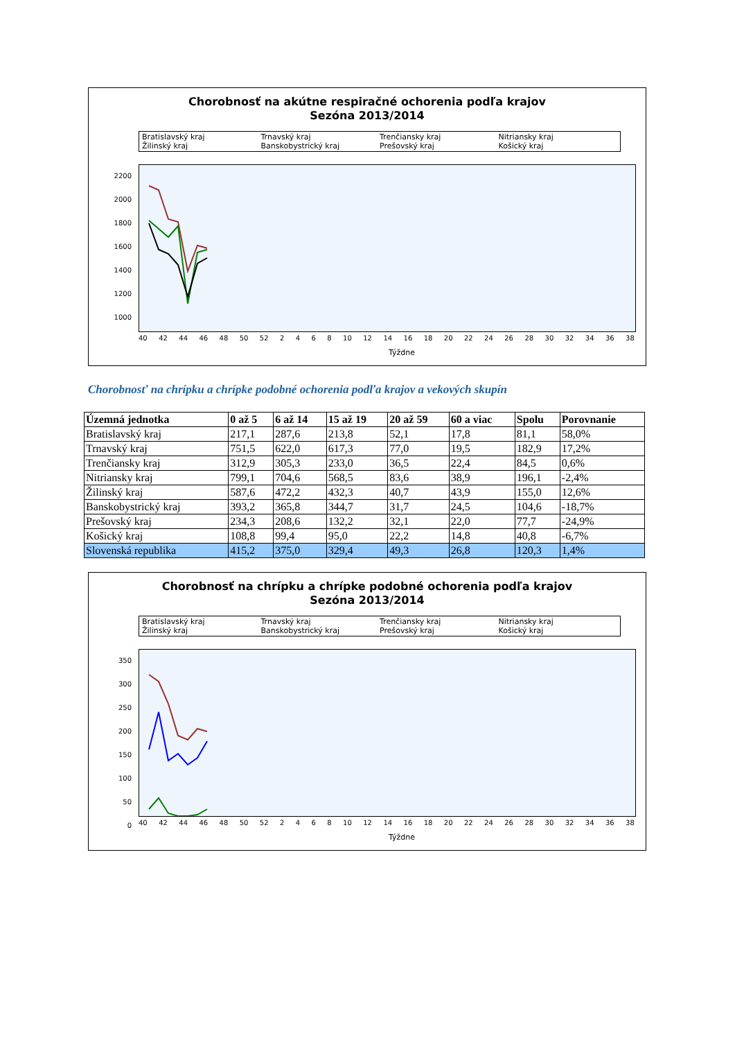Chorobnosť na akútne respiračné ochorenia podľa krajov
Sezóna 2013/2014
Bratislavský kraj Trnavský kraj Trenčiansky kraj Nitriansky kraj Žilinský kraj Banskobystrický kraj Prešovský kraj Košický kraj
2200
2000
1800
1600
1400
1200
1000
40 42 44 46 48 50 52 2468 10 12 14 16 18 20 22 24 26 28 30 32 34 36 38
Týždne
Chorobnosť na chrípku a chrípke podobné ochorenia podľa krajov a vekových skupín
| Územná jednotka | 0 až 5 | 6 až 14 | 15 až 19 | 20 až 59 | 60 a viac | Spolu | Porovnanie |
| --- | --- | --- | --- | --- | --- | --- | --- |
| Bratislavský kraj | 217,1 | 287,6 | 213,8 | 52,1 | 17,8 | 81,1 | 58,0% |
| Trnavský kraj | 751,5 | 622,0 | 617,3 | 77,0 | 19,5 | 182,9 | 17,2% |
| Trenčiansky kraj | 312,9 | 305,3 | 233,0 | 36,5 | 22,4 | 84,5 | 0,6% |
| Nitriansky kraj | 799,1 | 704,6 | 568,5 | 83,6 | 38,9 | 196,1 | -2,4% |
| Žilinský kraj | 587,6 | 472,2 | 432,3 | 40,7 | 43,9 | 155,0 | 12,6% |
| Banskobystrický kraj | 393,2 | 365,8 | 344,7 | 31,7 | 24,5 | 104,6 | -18,7% |
| Prešovský kraj | 234,3 | 208,6 | 132,2 | 32,1 | 22,0 | 77,7 | -24,9% |
| Košický kraj | 108,8 | 99,4 | 95,0 | 22,2 | 14,8 | 40,8 | -6,7% |
| Slovenská republika | 415,2 | 375,0 | 329,4 | 49,3 | 26,8 | 120,3 | 1,4% |
Chorobnosť na chrípku a chrípke podobné ochorenia podľa krajov
Sezóna 2013/2014
Bratislavský kraj Trnavský kraj Trenčiansky kraj Nitriansky kraj Žilinský kraj Banskobystrický kraj Prešovský kraj Košický kraj
350
300
250
200
150
100
50
0
40 42 44 46 48 50 52 2468 10 12 14 16 18 20 22 24 26 28 30 32 34 36 38
Týždne